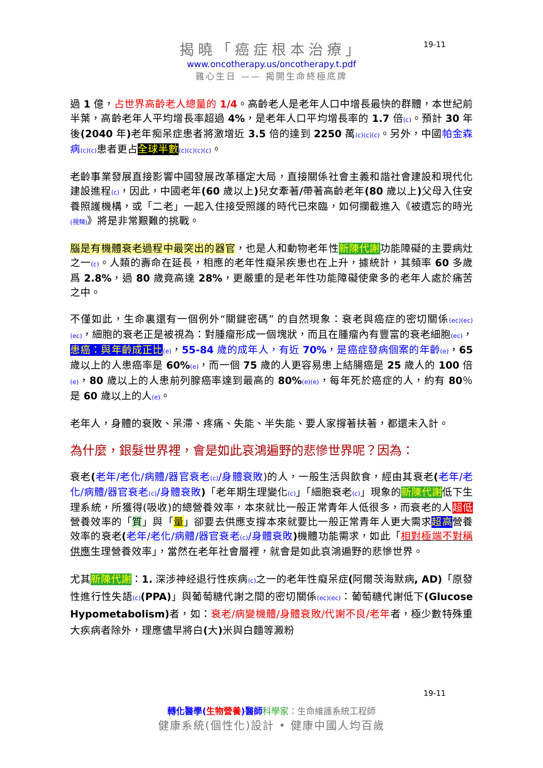19-11
揭曉「癌症根本治療」
www.oncotherapy.us/oncotherapy.t.pdf
雞心生日 —— 揭開生命終極底牌
過 1 億，占世界高齡老人總量的 1/4。高齡老人是老年人口中增長最快的群體，本世紀前半葉，高齡老年人平均增長率超過 4%，是老年人口平均增長率的 1.7 倍(c)。預計 30 年後(2040 年) 老年痴呆症患者將激增近 3.5 倍的達到 2250 萬(c)(c)(c)。另外，中國帕金森病(c)(c) 患者更占全球半數(c)(c)(c)(c)。
老齡事業發展直接影響中國發展改革穩定大局，直接關係社會主義和諧社會建設和現代化建設進程(c)，因此，中國老年(60 歲以上) 兒女牽著/帶著高齡老年(80 歲以上) 父母入住安養照護機構，或「二老」一起入住接受照護的時代已來臨，如何攔截進入《被遺忘的時光(視頻)》將是非常艱難的挑戰。
腦是有機體衰老過程中最突出的器官，也是人和動物老年性新陳代謝功能障礙的主要病灶之一(c)。人類的壽命在延長，相應的老年性癡呆疾患也在上升，據統計，其頻率 60 多歲爲 2.8%，過 80 歲竟高達 28%，更嚴重的是老年性功能障礙使衆多的老年人處於痛苦之中。
不僅如此，生命裏還有一個例外“關鍵密碼” 的自然現象：衰老與癌症的密切關係(ec)(ec)(ec)，細胞的衰老正是被視為：對腫瘤形成一個塊狀，而且在腫瘤內有豐富的衰老細胞(ec)，患癌：與年齡成正比(e)，55-84 歲的成年人，有近 70%，是癌症發病個案的年齡(e)，65 歲以上的人患癌率是 60%(e)，而一個 75 歲的人更容易患上結腸癌是 25 歲人的 100 倍(e)，80 歲以上的人患前列腺癌率達到最高的 80%(e)(e)，每年死於癌症的人，約有 80％是 60 歲以上的人(e)。
老年人，身體的衰敗、呆滯、疼痛、失能、半失能、要人家撐著扶著，都還未入計。
為什麼，銀髮世界裡，會是如此哀鴻遍野的悲慘世界呢？因為：
衰老(老年/老化/病體/器官衰老(c)/身體衰敗)的人，一般生活與飲食，經由其衰老(老年/老化/病體/器官衰老(c)/身體衰敗)「老年期生理變化(c)」「細胞衰老(c)」現象的新陳代謝低下生理系統，所獲得(吸收)的總營養效率，本來就比一般正常青年人低很多，而衰老的人超低營養效率的「質」與「量」卻要去供應支撐本來就要比一般正常青年人更大需求超高營養效率的衰老(老年/老化/病體/器官衰老(c)/身體衰敗) 機體功能需求，如此「相對極端不對稱供應生理營養效率」，當然在老年社會層裡，就會是如此哀鴻遍野的悲慘世界。
尤其新陳代謝：1. 深涉神经退行性疾病(c) 之一的老年性癡呆症(阿爾茨海默病, AD)「原發性進行性失語(c)(PPA)」與葡萄糖代謝之間的密切關係(ec)(ec)：葡萄糖代謝低下(Glucose Hypometabolism) 者，如：衰老/病變機體/身體衰敗/代謝不良/老年者，極少數特殊重大疾病者除外，理應儘早將白(大) 米與白麵等澱粉
19-11
轉化醫學(生物營養)醫師 科學家：生命維護系統工程師
健康系統(個性化)設計 • 健康中國人均百歲